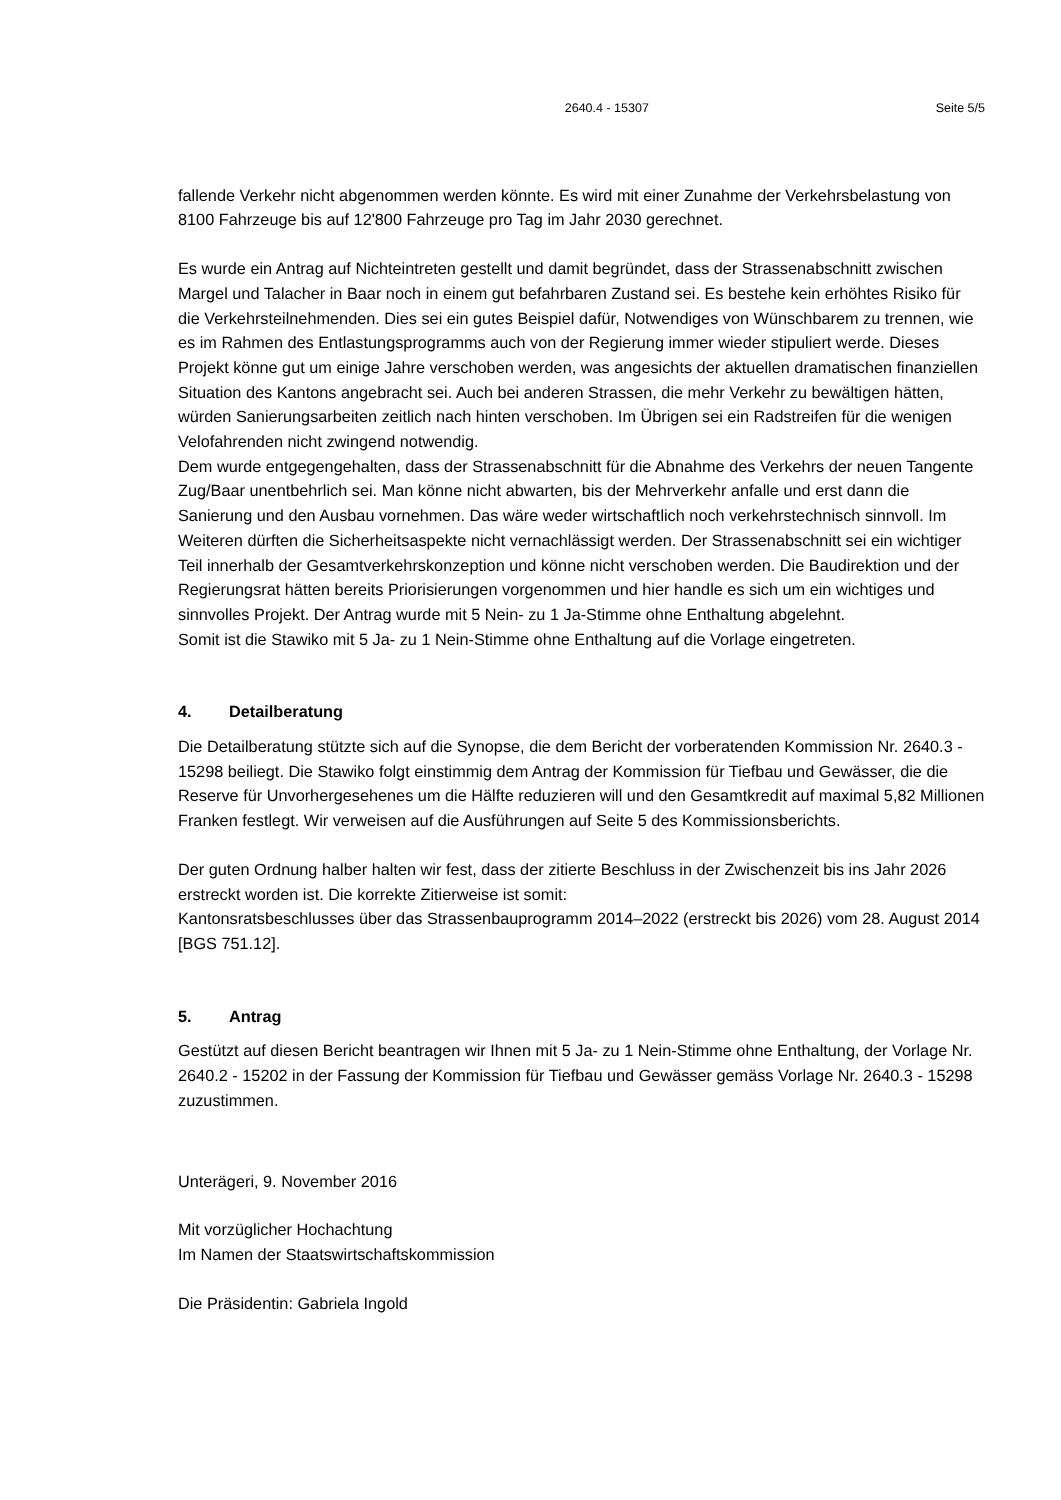2640.4 - 15307 Seite 5/5
fallende Verkehr nicht abgenommen werden könnte. Es wird mit einer Zunahme der Verkehrs­belastung von 8100 Fahrzeuge bis auf 12'800 Fahrzeuge pro Tag im Jahr 2030 gerechnet.
Es wurde ein Antrag auf Nichteintreten gestellt und damit begründet, dass der Strassenab­schnitt zwischen Margel und Talacher in Baar noch in einem gut befahrbaren Zustand sei. Es bestehe kein erhöhtes Risiko für die Verkehrsteilnehmenden. Dies sei ein gutes Beispiel dafür, Notwendiges von Wünschbarem zu trennen, wie es im Rahmen des Entlastungsprogramms auch von der Regierung immer wieder stipuliert werde. Dieses Projekt könne gut um einige Jahre verschoben werden, was angesichts der aktuellen dramatischen finanziellen Situation des Kantons angebracht sei. Auch bei anderen Strassen, die mehr Verkehr zu bewältigen hät­ten, würden Sanierungsarbeiten zeitlich nach hinten verschoben. Im Übrigen sei ein Radstrei­fen für die wenigen Velofahrenden nicht zwingend notwendig.
Dem wurde entgegengehalten, dass der Strassenabschnitt für die Abnahme des Verkehrs der neuen Tangente Zug/Baar unentbehrlich sei. Man könne nicht abwarten, bis der Mehrverkehr anfalle und erst dann die Sanierung und den Ausbau vornehmen. Das wäre weder wirtschaft­lich noch verkehrstechnisch sinnvoll. Im Weiteren dürften die Sicherheitsaspekte nicht vernach­lässigt werden. Der Strassenabschnitt sei ein wichtiger Teil innerhalb der Gesamtverkehrskon­zeption und könne nicht verschoben werden. Die Baudirektion und der Regierungsrat hätten bereits Priorisierungen vorgenommen und hier handle es sich um ein wichtiges und sinnvolles Projekt. Der Antrag wurde mit 5 Nein- zu 1 Ja-Stimme ohne Enthaltung abgelehnt.
Somit ist die Stawiko mit 5 Ja- zu 1 Nein-Stimme ohne Enthaltung auf die Vorlage eingetreten.
4. Detailberatung
Die Detailberatung stützte sich auf die Synopse, die dem Bericht der vorberatenden Kommissi­on Nr. 2640.3 - 15298 beiliegt. Die Stawiko folgt einstimmig dem Antrag der Kommission für Tiefbau und Gewässer, die die Reserve für Unvorhergesehenes um die Hälfte reduzieren will und den Gesamtkredit auf maximal 5,82 Millionen Franken festlegt. Wir verweisen auf die Aus­führungen auf Seite 5 des Kommissionsberichts.
Der guten Ordnung halber halten wir fest, dass der zitierte Beschluss in der Zwischenzeit bis ins Jahr 2026 erstreckt worden ist. Die korrekte Zitierweise ist somit:
Kantonsratsbeschlusses über das Strassenbauprogramm 2014–2022 (erstreckt bis 2026) vom 28. August 2014 [BGS 751.12].
5. Antrag
Gestützt auf diesen Bericht beantragen wir Ihnen mit 5 Ja- zu 1 Nein-Stimme ohne Enthaltung, der Vorlage Nr. 2640.2 - 15202 in der Fassung der Kommission für Tiefbau und Gewässer ge­mäss Vorlage Nr. 2640.3 - 15298 zuzustimmen.
Unterägeri, 9. November 2016
Mit vorzüglicher Hochachtung
Im Namen der Staatswirtschaftskommission
Die Präsidentin: Gabriela Ingold